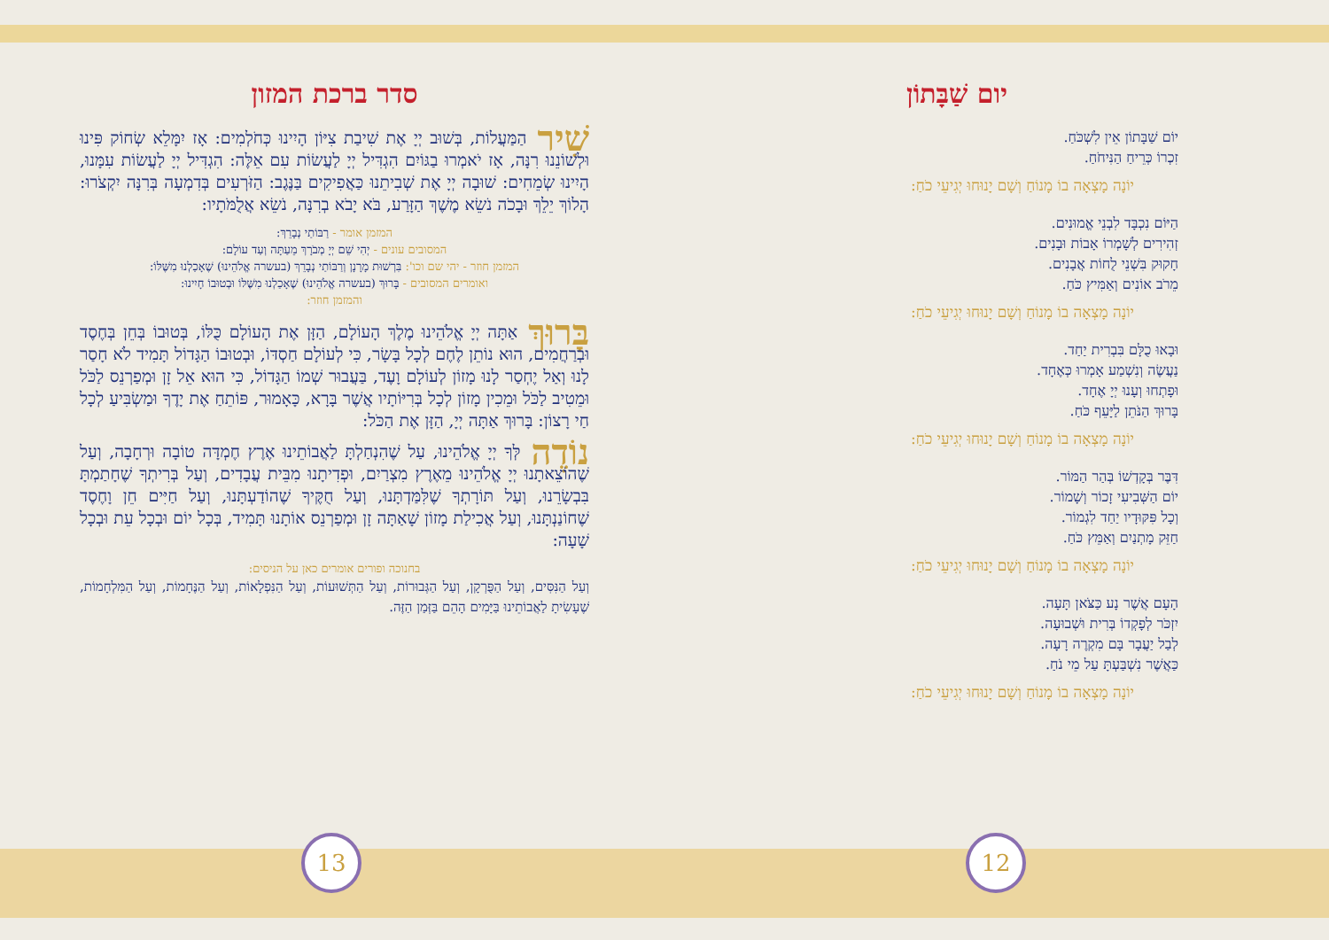יום שַׁבָּתוֹן
יוֹם שַׁבָּתוֹן אֵין לִשְׁכֹּחַ.
זִכְרוֹ כְּרֵיחַ הַנִּיחֹחַ.
יוֹנָה מָצְאָה בוֹ מָנוֹחַ וְשָׁם יָנוּחוּ יְגִיעֵי כֹחַ:
הַיּוֹם נִכְבָּד לִבְנֵי אֱמוּנִים.
זְהִירִים לְשָׁמְרוֹ אָבוֹת וּבָנִים.
חָקוּק בִּשְׁנֵי לֻחוֹת אֲבָנִים.
מֵרֹב אוֹנִים וְאַמִּיץ כֹּחַ.
יוֹנָה מָצְאָה בוֹ מָנוֹחַ וְשָׁם יָנוּחוּ יְגִיעֵי כֹחַ:
וּבָאוּ כֻלָּם בִּבְרִית יַחַד.
נַעֲשֶׂה וְנִשְׁמַע אָמְרוּ כְּאֶחָד.
וּפָתְחוּ וְעָנוּ יְיָ אֶחָד.
בָּרוּךְ הַנֹּתֵן לַיָּעֵף כֹּחַ.
יוֹנָה מָצְאָה בוֹ מָנוֹחַ וְשָׁם יָנוּחוּ יְגִיעֵי כֹחַ:
דִּבֶּר בְּקָדְשׁוֹ בְּהַר הַמּוֹר.
יוֹם הַשְּׁבִיעִי זָכוֹר וְשָׁמוֹר.
וְכָל פִּקּוּדָיו יַחַד לִגְמוֹר.
חַזֵּק מָתְנַיִם וְאַמֵּץ כֹּחַ.
יוֹנָה מָצְאָה בוֹ מָנוֹחַ וְשָׁם יָנוּחוּ יְגִיעֵי כֹחַ:
הָעָם אֲשֶׁר נָע כַּצֹּאן תָּעָה.
יִזְכֹּר לְפָקְדוֹ בְּרִית וּשְׁבוּעָה.
לְבַל יַעֲבָר בָּם מִקְרֶה רָעָה.
כַּאֲשֶׁר נִשְׁבַּעְתָּ עַל מֵי נֹחַ.
יוֹנָה מָצְאָה בוֹ מָנוֹחַ וְשָׁם יָנוּחוּ יְגִיעֵי כֹחַ:
סדר ברכת המזון
שִׁיר הַמַּעֲלוֹת, בְּשׁוּב יְיָ אֶת שִׁיבַת צִיּוֹן הָיִינוּ כְּחֹלְמִים: אָז יִמָּלֵא שְׂחוֹק פִּינוּ וּלְשׁוֹנֵנוּ רִנָּה, אָז יֹאמְרוּ בַגּוֹיִם הִגְדִּיל יְיָ לַעֲשׂוֹת עִם אֵלֶּה: הִגְדִּיל יְיָ לַעֲשׂוֹת עִמָּנוּ, הָיִינוּ שְׂמֵחִים: שׁוּבָה יְיָ אֶת שְׁבִיתֵנוּ כַּאֲפִיקִים בַּנֶּגֶב: הַזֹּרְעִים בְּדִמְעָה בְּרִנָּה יִקְצֹרוּ: הָלוֹךְ יֵלֵךְ וּבָכֹה נֹשֵׂא מֶשֶׁךְ הַזָּרַע, בֹּא יָבֹא בְרִנָּה, נֹשֵׂא אֲלֻמֹּתָיו:
המזמן אומר - רַבּוֹתַי נְבָרֵךְ:
המסובים עונים - יְהִי שֵׁם יְיָ מְבֹרָךְ מֵעַתָּה וְעַד עוֹלָם:
המזמן חוזר - יהי שם וכו': בִּרְשׁוּת מָרָנָן וְרַבּוֹתַי נְבָרֵךְ (בעשרה אֱלֹהֵינוּ) שֶׁאָכַלְנוּ מִשֶּׁלּוֹ:
ואומרים המסובים - בָּרוּךְ (בעשרה אֱלֹהֵינוּ) שֶׁאָכַלְנוּ מִשֶּׁלּוֹ וּבְטוּבוֹ חָיִינוּ:
והמזמן חוזר:
בָּרוּךְ אַתָּה יְיָ אֱלֹהֵינוּ מֶלֶךְ הָעוֹלָם, הַזָּן אֶת הָעוֹלָם כֻּלּוֹ, בְּטוּבוֹ בְּחֵן בְּחֶסֶד וּבְרַחֲמִים, הוּא נוֹתֵן לֶחֶם לְכָל בָּשָׂר, כִּי לְעוֹלָם חַסְדּוֹ, וּבְטוּבוֹ הַגָּדוֹל תָּמִיד לֹא חָסַר לָנוּ וְאַל יֶחְסַר לָנוּ מָזוֹן לְעוֹלָם וָעֶד, בַּעֲבוּר שְׁמוֹ הַגָּדוֹל, כִּי הוּא אֵל זָן וּמְפַרְנֵס לַכֹּל וּמֵטִיב לַכֹּל וּמֵכִין מָזוֹן לְכָל בְּרִיּוֹתָיו אֲשֶׁר בָּרָא, כָּאָמוּר, פּוֹתֵחַ אֶת יָדֶךָ וּמַשְׂבִּיעַ לְכָל חַי רָצוֹן: בָּרוּךְ אַתָּה יְיָ, הַזָּן אֶת הַכֹּל:
נוֹדֶה לְּךָ יְיָ אֱלֹהֵינוּ, עַל שֶׁהִנְחַלְתָּ לַאֲבוֹתֵינוּ אֶרֶץ חֶמְדָּה טוֹבָה וּרְחָבָה, וְעַל שֶׁהוֹצֵאתָנוּ יְיָ אֱלֹהֵינוּ מֵאֶרֶץ מִצְרַיִם, וּפְדִיתָנוּ מִבֵּית עֲבָדִים, וְעַל בְּרִיתְךָ שֶׁחָתַמְתָּ בִּבְשָׂרֵנוּ, וְעַל תּוֹרָתְךָ שֶׁלִּמַּדְתָּנוּ, וְעַל חֻקֶּיךָ שֶׁהוֹדַעְתָּנוּ, וְעַל חַיִּים חֵן וָחֶסֶד שֶׁחוֹנַנְתָּנוּ, וְעַל אֲכִילַת מָזוֹן שָׁאַתָּה זָן וּמְפַרְנֵס אוֹתָנוּ תָּמִיד, בְּכָל יוֹם וּבְכָל עֵת וּבְכָל שָׁעָה:
בחנוכה ופורים אומרים כאן על הניסים:
וְעַל הַנִּסִּים, וְעַל הַפֻּרְקָן, וְעַל הַגְּבוּרוֹת, וְעַל הַתְּשׁוּעוֹת, וְעַל הַנִּפְלָאוֹת, וְעַל הַנֶּחָמוֹת, וְעַל הַמִּלְחָמוֹת, שֶׁעָשִׂיתָ לַאֲבוֹתֵינוּ בַּיָּמִים הָהֵם בַּזְּמַן הַזֶּה.
12
13